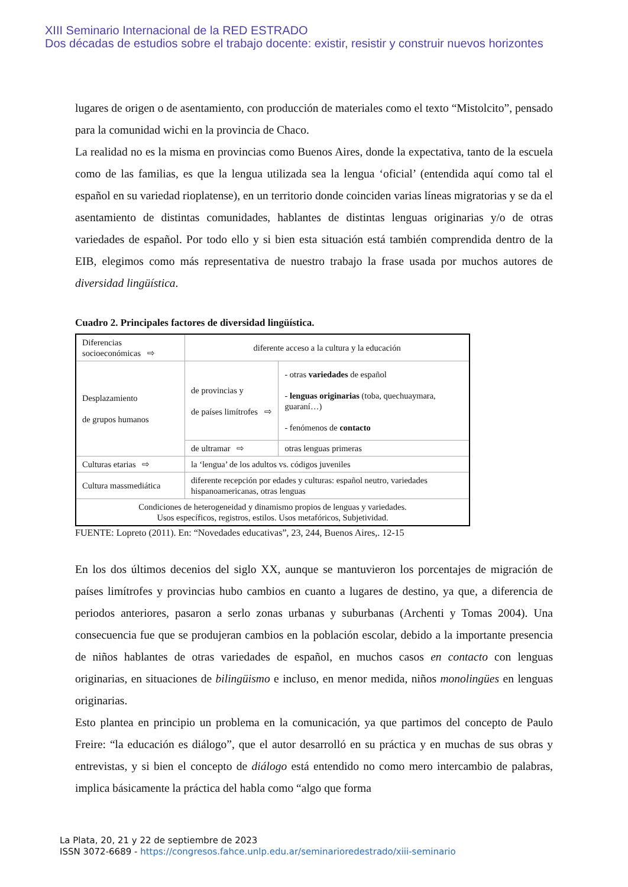XIII Seminario Internacional de la RED ESTRADO
Dos décadas de estudios sobre el trabajo docente: existir, resistir y construir nuevos horizontes
lugares de origen o de asentamiento, con producción de materiales como el texto “Mistolcito”, pensado para la comunidad wichi en la provincia de Chaco.
La realidad no es la misma en provincias como Buenos Aires, donde la expectativa, tanto de la escuela como de las familias, es que la lengua utilizada sea la lengua ‘oficial’ (entendida aquí como tal el español en su variedad rioplatense), en un territorio donde coinciden varias líneas migratorias y se da el asentamiento de distintas comunidades, hablantes de distintas lenguas originarias y/o de otras variedades de español. Por todo ello y si bien esta situación está también comprendida dentro de la EIB, elegimos como más representativa de nuestro trabajo la frase usada por muchos autores de diversidad lingüística.
Cuadro 2. Principales factores de diversidad lingüística.
| Diferencias socioeconómicas ⇨ | diferente acceso a la cultura y la educación | |
| Desplazamiento de grupos humanos | de provincias y de países limítrofes ⇨ | - otras variedades de español - lenguas originarias (toba, quechuaymara, guaraní…) - fenómenos de contacto |
| | de ultramar ⇨ | otras lenguas primeras |
| Culturas etarias ⇨ | la ‘lengua’ de los adultos vs. códigos juveniles | |
| Cultura massmediática | diferente recepción por edades y culturas: español neutro, variedades hispanoamericanas, otras lenguas | |
| Condiciones de heterogeneidad y dinamismo propios de lenguas y variedades. Usos específicos, registros, estilos. Usos metafóricos, Subjetividad. | | |
FUENTE: Lopreto (2011). En: “Novedades educativas”, 23, 244, Buenos Aires,. 12-15
En los dos últimos decenios del siglo XX, aunque se mantuvieron los porcentajes de migración de países limítrofes y provincias hubo cambios en cuanto a lugares de destino, ya que, a diferencia de periodos anteriores, pasaron a serlo zonas urbanas y suburbanas (Archenti y Tomas 2004). Una consecuencia fue que se produjeran cambios en la población escolar, debido a la importante presencia de niños hablantes de otras variedades de español, en muchos casos en contacto con lenguas originarias, en situaciones de bilingüismo e incluso, en menor medida, niños monolingües en lenguas originarias.
Esto plantea en principio un problema en la comunicación, ya que partimos del concepto de Paulo Freire: “la educación es diálogo”, que el autor desarrolló en su práctica y en muchas de sus obras y entrevistas, y si bien el concepto de diálogo está entendido no como mero intercambio de palabras, implica básicamente la práctica del habla como “algo que forma
La Plata, 20, 21 y 22 de septiembre de 2023
ISSN 3072-6689 - https://congresos.fahce.unlp.edu.ar/seminarioredestrado/xiii-seminario